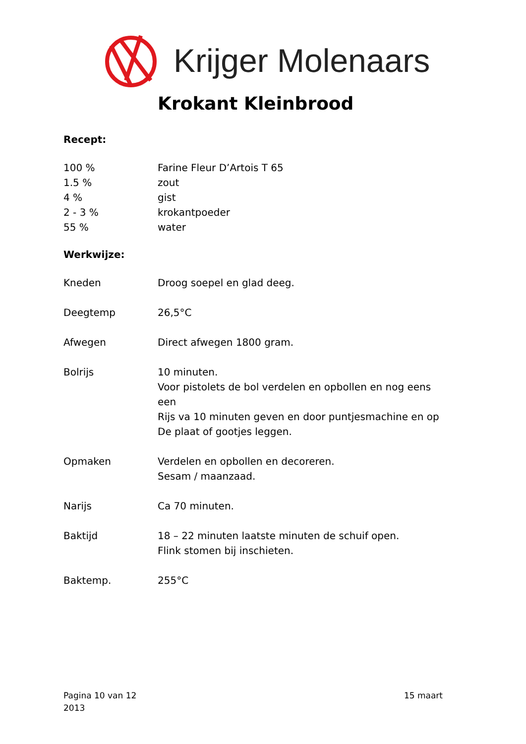Krijger Molenaars
Krokant Kleinbrood
Recept:
100 % Farine Fleur D’Artois T 65
1.5 % zout
4 % gist
2 - 3 % krokantpoeder
55 % water
Werkwijze:
Kneden Droog soepel en glad deeg.
Deegtemp 26,5°C
Afwegen Direct afwegen 1800 gram.
Bolrijs 10 minuten.
Voor pistolets de bol verdelen en opbollen en nog eens een
Rijs va 10 minuten geven en door puntjesmachine en op
De plaat of gootjes leggen.
Opmaken Verdelen en opbollen en decoreren.
Sesam / maanzaad.
Narijs Ca 70 minuten.
Baktijd 18 – 22 minuten laatste minuten de schuif open.
Flink stomen bij inschieten.
Baktemp. 255°C
Pagina 10 van 12
2013 15 maart